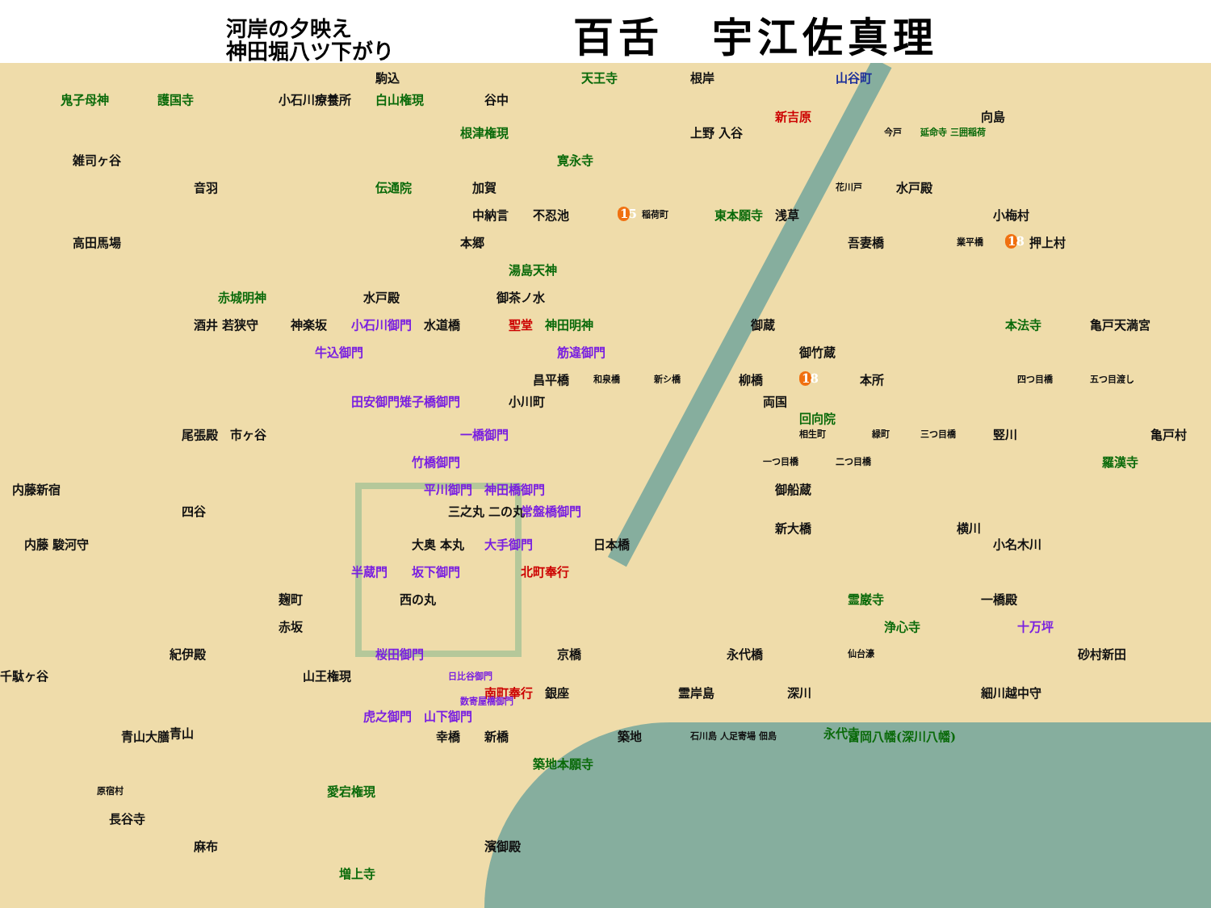河岸の夕映え
神田堀八ツ下がり
百舌 宇江佐真理
駒込 天王寺 根岸 山谷町
鬼子母神 護国寺 小石川療養所 白山権現 谷中 新吉原 向島
根津権現 上野 入谷 今戸 延命寺 三囲稲荷
雑司ヶ谷 寛永寺
音羽 伝通院 加賀 花川戸 水戸殿
中納言 不忍池 15 稲荷町 東本願寺 浅草 小梅村
高田馬場 本郷 吾妻橋 業平橋 18 押上村
湯島天神
赤城明神 水戸殿 御茶ノ水
酒井 若狭守 神楽坂 小石川御門 水道橋 聖堂 神田明神 御蔵 本法寺 亀戸天満宮
牛込御門 筋違御門 御竹蔵
昌平橋 和泉橋 新シ橋 柳橋 18 本所 四つ目橋 五つ目渡し
田安御門 雉子橋御門 小川町 両国 回向院
尾張殿 市ヶ谷 一橋御門 相生町 緑町 三つ目橋 竪川 亀戸村
竹橋御門 一つ目橋 二つ目橋 羅漢寺
内藤新宿 平川御門 神田橋御門 御船蔵
四谷 三之丸 二の丸 常盤橋御門 新大橋 横川
内藤 駿河守 大奥 本丸 大手御門 日本橋 小名木川
半蔵門 坂下御門 北町奉行
麹町 西の丸 霊巌寺 一橋殿
赤坂 浄心寺 十万坪
紀伊殿 桜田御門 京橋 永代橋 仙台濠 砂村新田
千駄ヶ谷 山王権現 日比谷御門 南町奉行 銀座 霊岸島 深川 細川越中守
数寄屋橋御門 虎之御門 山下御門 青山 永代寺
青山大膳 幸橋 新橋 築地 石川島 人足寄場 佃島 富岡八幡(深川八幡)
築地本願寺
原宿村 愛宕権現
長谷寺
麻布 濱御殿
増上寺